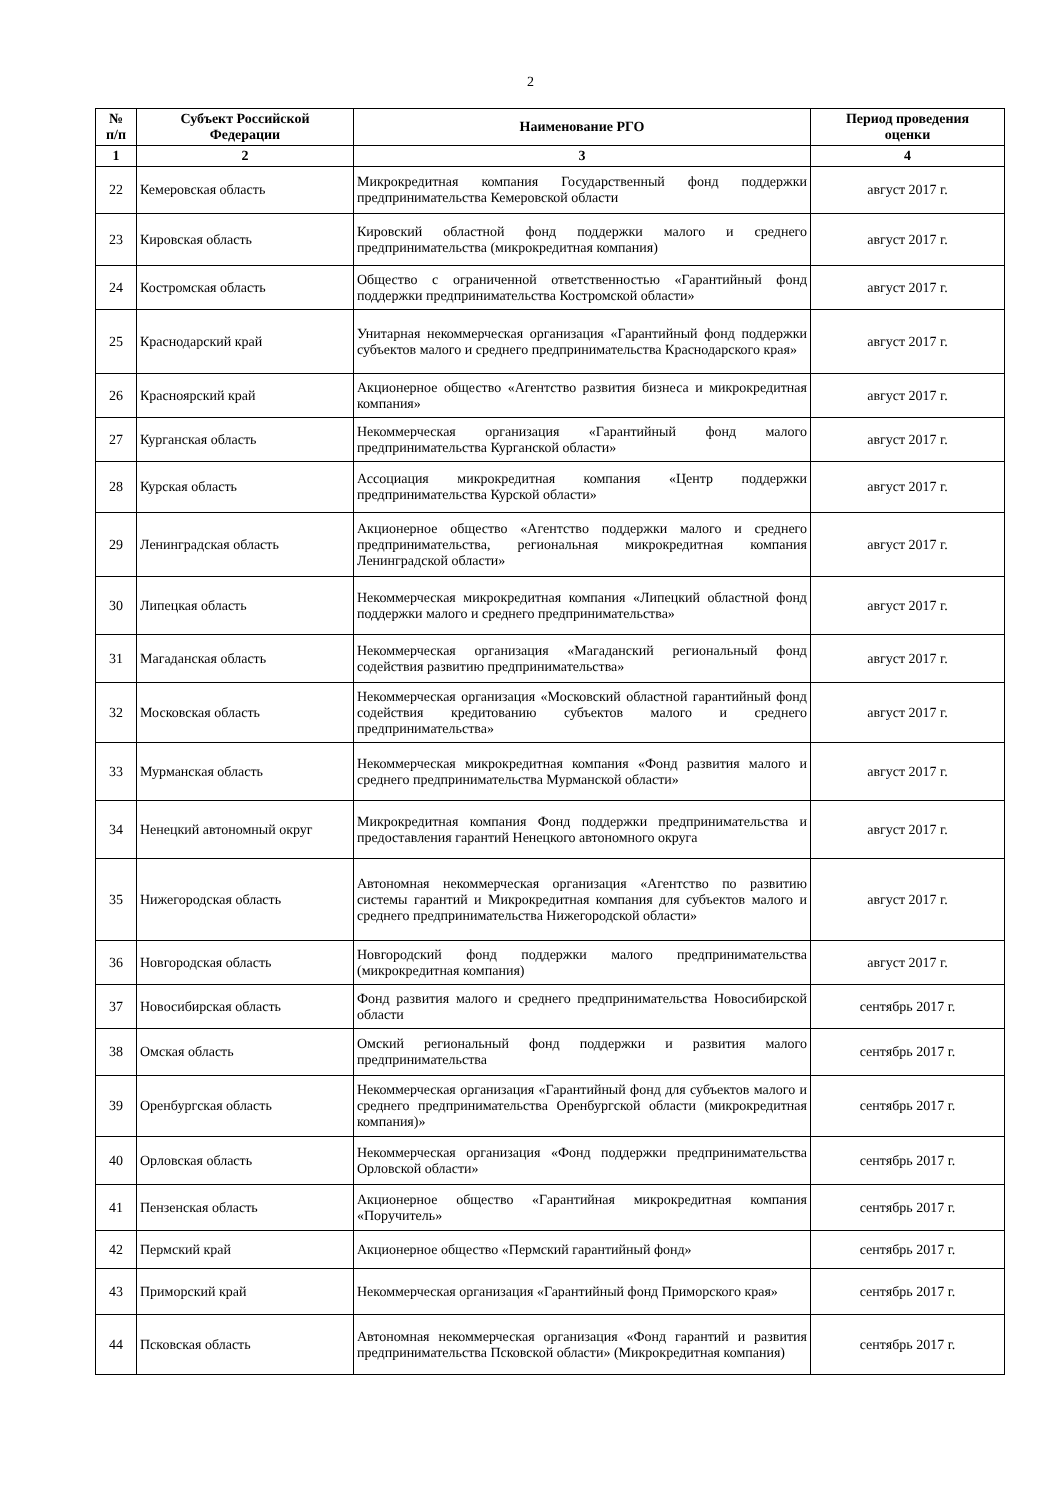2
| № п/п | Субъект Российской Федерации | Наименование РГО | Период проведения оценки |
| --- | --- | --- | --- |
| 1 | 2 | 3 | 4 |
| 22 | Кемеровская область | Микрокредитная компания Государственный фонд поддержки предпринимательства Кемеровской области | август 2017 г. |
| 23 | Кировская область | Кировский областной фонд поддержки малого и среднего предпринимательства (микрокредитная компания) | август 2017 г. |
| 24 | Костромская область | Общество с ограниченной ответственностью «Гарантийный фонд поддержки предпринимательства Костромской области» | август 2017 г. |
| 25 | Краснодарский край | Унитарная некоммерческая организация «Гарантийный фонд поддержки субъектов малого и среднего предпринимательства Краснодарского края» | август 2017 г. |
| 26 | Красноярский край | Акционерное общество «Агентство развития бизнеса и микрокредитная компания» | август 2017 г. |
| 27 | Курганская область | Некоммерческая организация «Гарантийный фонд малого предпринимательства Курганской области» | август 2017 г. |
| 28 | Курская область | Ассоциация микрокредитная компания «Центр поддержки предпринимательства Курской области» | август 2017 г. |
| 29 | Ленинградская область | Акционерное общество «Агентство поддержки малого и среднего предпринимательства, региональная микрокредитная компания Ленинградской области» | август 2017 г. |
| 30 | Липецкая область | Некоммерческая микрокредитная компания «Липецкий областной фонд поддержки малого и среднего предпринимательства» | август 2017 г. |
| 31 | Магаданская область | Некоммерческая организация «Магаданский региональный фонд содействия развитию предпринимательства» | август 2017 г. |
| 32 | Московская область | Некоммерческая организация «Московский областной гарантийный фонд содействия кредитованию субъектов малого и среднего предпринимательства» | август 2017 г. |
| 33 | Мурманская область | Некоммерческая микрокредитная компания «Фонд развития малого и среднего предпринимательства Мурманской области» | август 2017 г. |
| 34 | Ненецкий автономный округ | Микрокредитная компания Фонд поддержки предпринимательства и предоставления гарантий Ненецкого автономного округа | август 2017 г. |
| 35 | Нижегородская область | Автономная некоммерческая организация «Агентство по развитию системы гарантий и Микрокредитная компания для субъектов малого и среднего предпринимательства Нижегородской области» | август 2017 г. |
| 36 | Новгородская область | Новгородский фонд поддержки малого предпринимательства (микрокредитная компания) | август 2017 г. |
| 37 | Новосибирская область | Фонд развития малого и среднего предпринимательства Новосибирской области | сентябрь 2017 г. |
| 38 | Омская область | Омский региональный фонд поддержки и развития малого предпринимательства | сентябрь 2017 г. |
| 39 | Оренбургская область | Некоммерческая организация «Гарантийный фонд для субъектов малого и среднего предпринимательства Оренбургской области (микрокредитная компания)» | сентябрь 2017 г. |
| 40 | Орловская область | Некоммерческая организация «Фонд поддержки предпринимательства Орловской области» | сентябрь 2017 г. |
| 41 | Пензенская область | Акционерное общество «Гарантийная микрокредитная компания «Поручитель» | сентябрь 2017 г. |
| 42 | Пермский край | Акционерное общество «Пермский гарантийный фонд» | сентябрь 2017 г. |
| 43 | Приморский край | Некоммерческая организация «Гарантийный фонд Приморского края» | сентябрь 2017 г. |
| 44 | Псковская область | Автономная некоммерческая организация «Фонд гарантий и развития предпринимательства Псковской области» (Микрокредитная компания) | сентябрь 2017 г. |